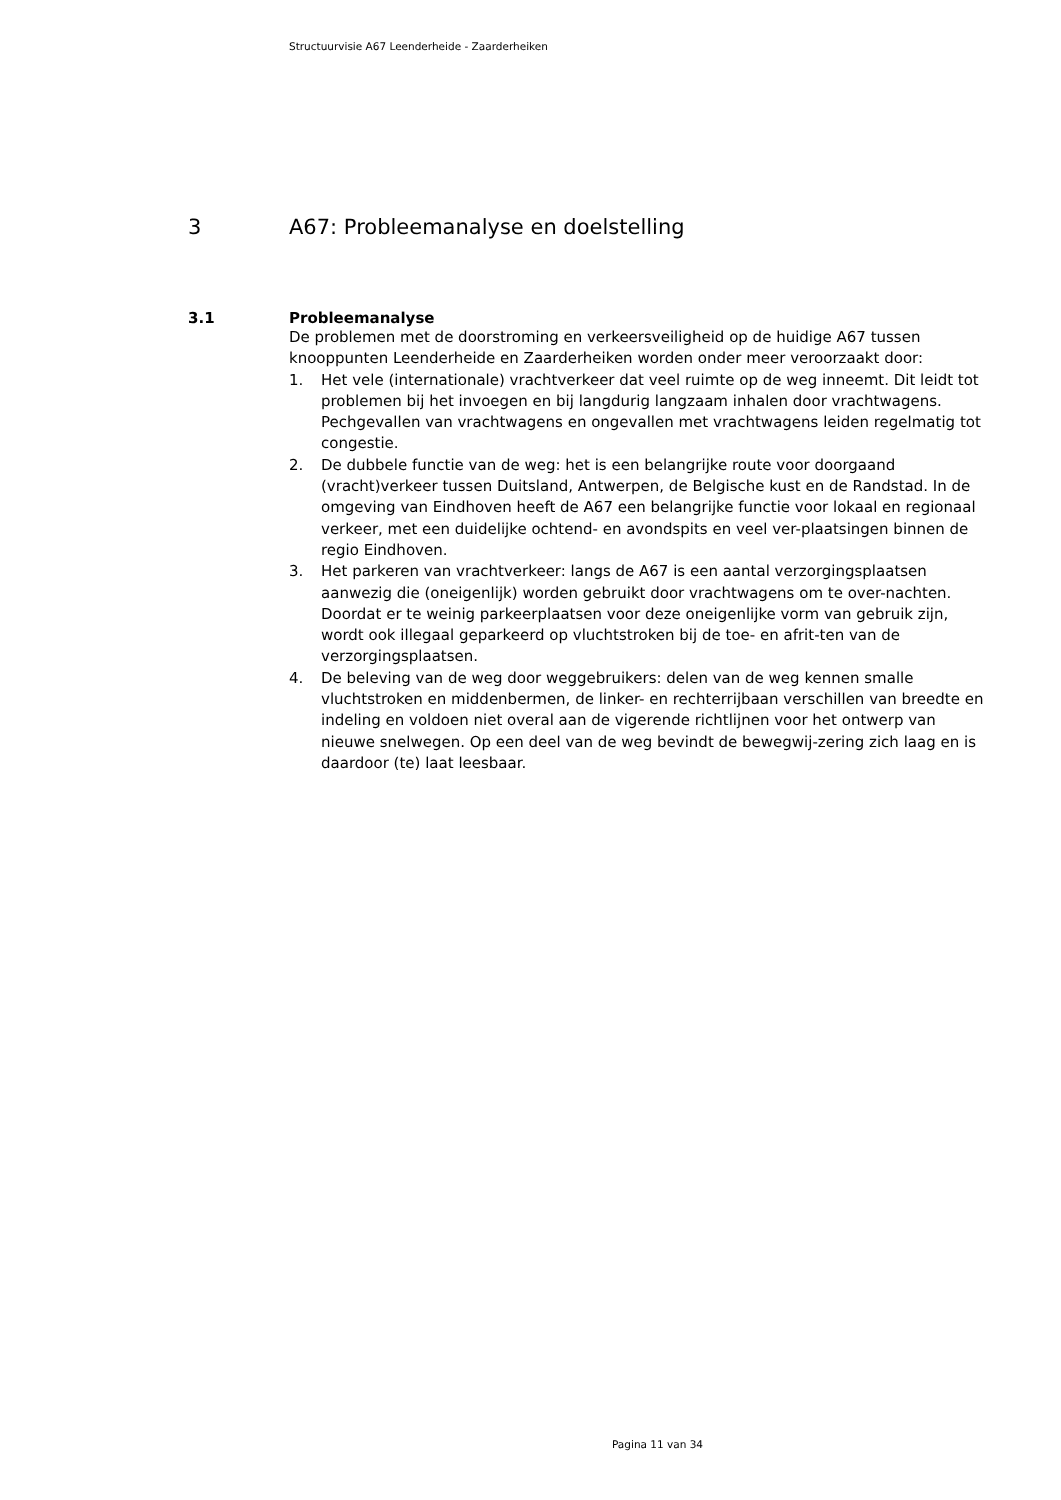Structuurvisie A67 Leenderheide - Zaarderheiken
3 A67: Probleemanalyse en doelstelling
3.1 Probleemanalyse
De problemen met de doorstroming en verkeersveiligheid op de huidige A67 tussen knooppunten Leenderheide en Zaarderheiken worden onder meer veroorzaakt door:
1. Het vele (internationale) vrachtverkeer dat veel ruimte op de weg inneemt. Dit leidt tot problemen bij het invoegen en bij langdurig langzaam inhalen door vrachtwagens. Pechgevallen van vrachtwagens en ongevallen met vrachtwagens leiden regelmatig tot congestie.
2. De dubbele functie van de weg: het is een belangrijke route voor doorgaand (vracht)verkeer tussen Duitsland, Antwerpen, de Belgische kust en de Randstad. In de omgeving van Eindhoven heeft de A67 een belangrijke functie voor lokaal en regionaal verkeer, met een duidelijke ochtend- en avondspits en veel ver-plaatsingen binnen de regio Eindhoven.
3. Het parkeren van vrachtverkeer: langs de A67 is een aantal verzorgingsplaatsen aanwezig die (oneigenlijk) worden gebruikt door vrachtwagens om te over-nachten. Doordat er te weinig parkeerplaatsen voor deze oneigenlijke vorm van gebruik zijn, wordt ook illegaal geparkeerd op vluchtstroken bij de toe- en afrit-ten van de verzorgingsplaatsen.
4. De beleving van de weg door weggebruikers: delen van de weg kennen smalle vluchtstroken en middenbermen, de linker- en rechterrijbaan verschillen van breedte en indeling en voldoen niet overal aan de vigerende richtlijnen voor het ontwerp van nieuwe snelwegen. Op een deel van de weg bevindt de bewegwij-zering zich laag en is daardoor (te) laat leesbaar.
Pagina 11 van 34